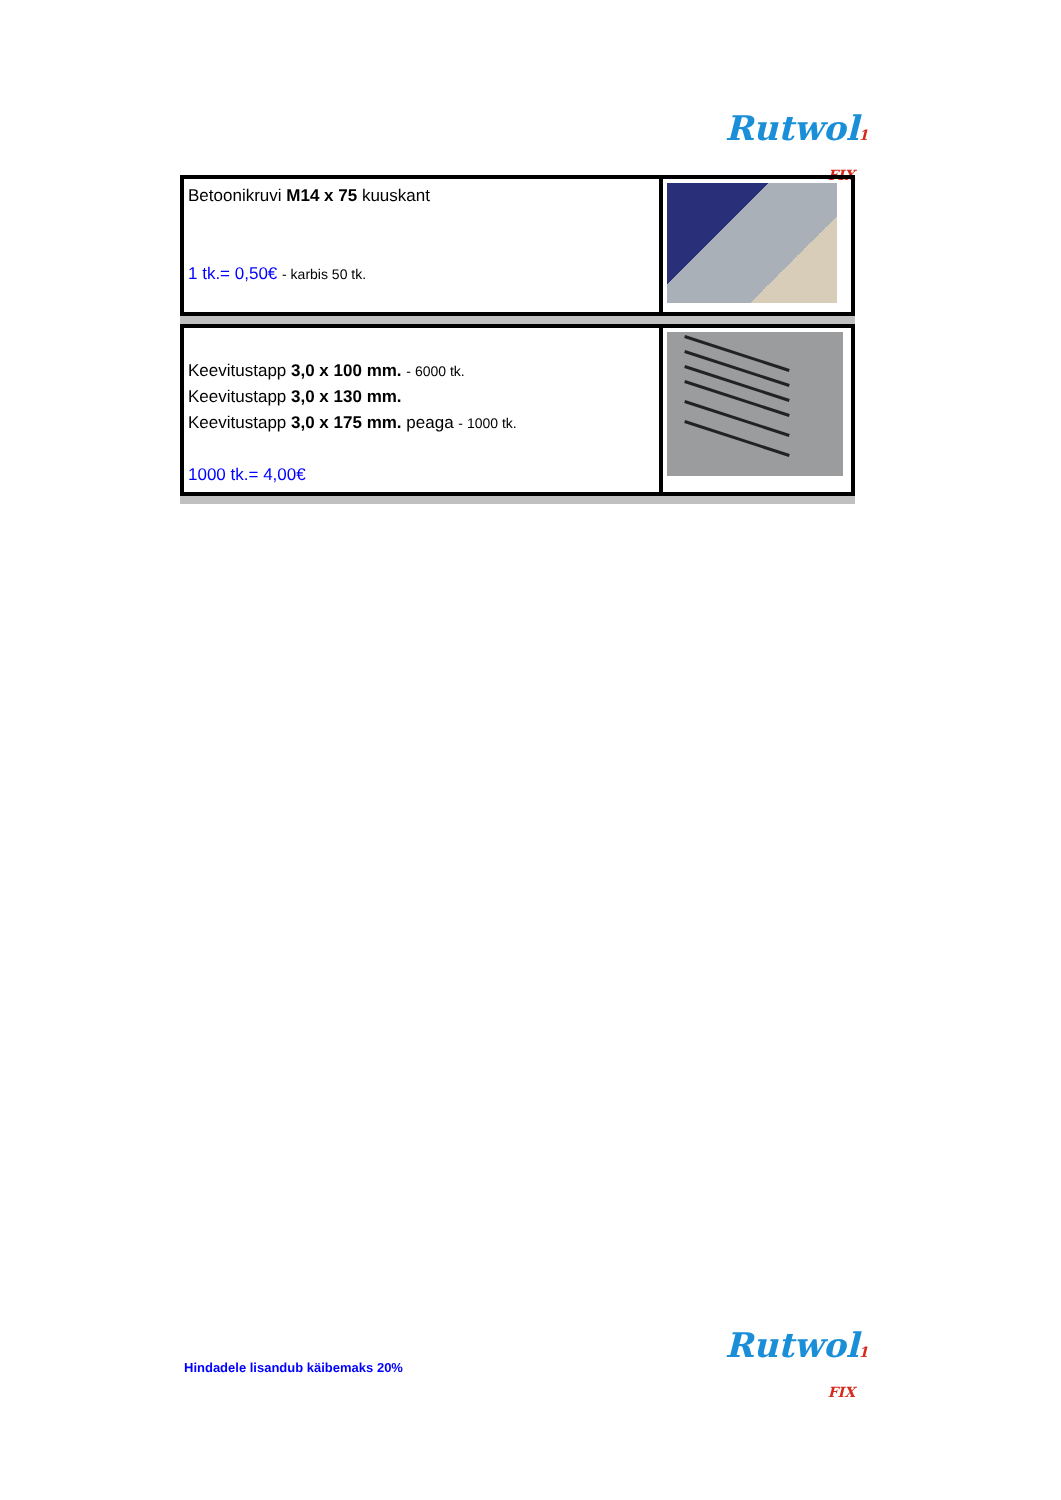Rutwol1 FIX
| Betoonikruvi M14 x 75 kuuskant 1 tk.= 0,50€ - karbis 50 tk. | |
| Keevitustapp 3,0 x 100 mm. - 6000 tk. Keevitustapp 3,0 x 130 mm. Keevitustapp 3,0 x 175 mm. peaga - 1000 tk. 1000 tk.= 4,00€ | |
Hindadele lisandub käibemaks 20%
Rutwol1 FIX